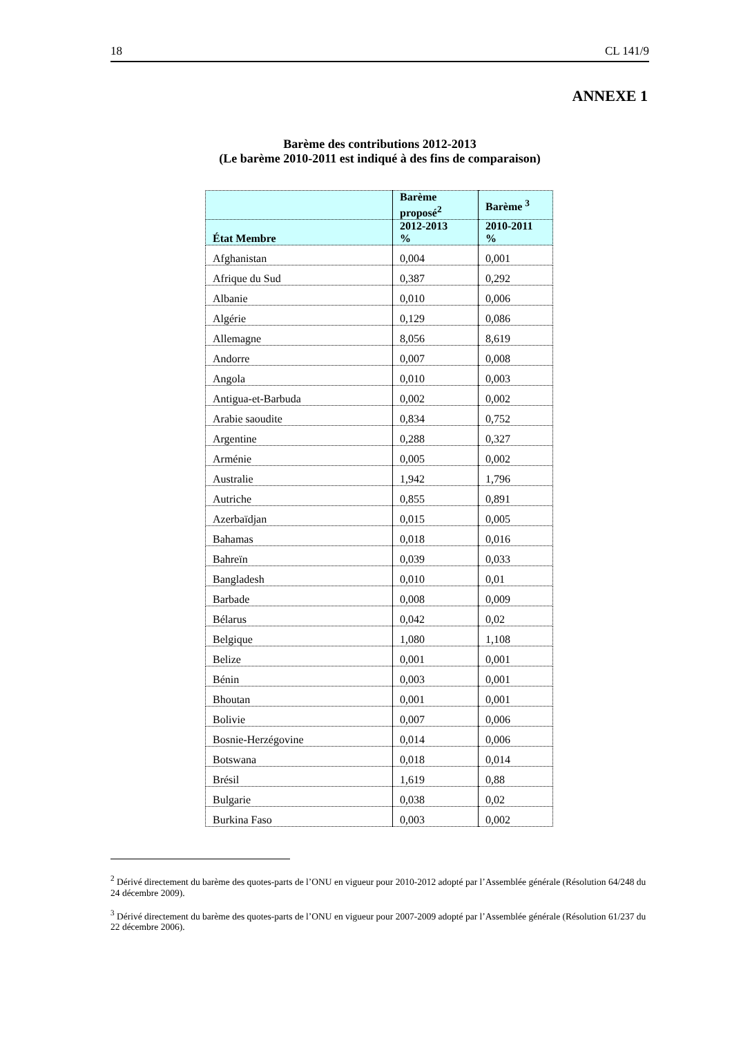18 CL 141/9
ANNEXE 1
Barème des contributions 2012-2013
(Le barème 2010-2011 est indiqué à des fins de comparaison)
| | Barème proposé<sup>2</sup> | Barème <sup>3</sup> |
| --- | --- | --- |
| État Membre | 2012-2013 % | 2010-2011 % |
| Afghanistan | 0,004 | 0,001 |
| Afrique du Sud | 0,387 | 0,292 |
| Albanie | 0,010 | 0,006 |
| Algérie | 0,129 | 0,086 |
| Allemagne | 8,056 | 8,619 |
| Andorre | 0,007 | 0,008 |
| Angola | 0,010 | 0,003 |
| Antigua-et-Barbuda | 0,002 | 0,002 |
| Arabie saoudite | 0,834 | 0,752 |
| Argentine | 0,288 | 0,327 |
| Arménie | 0,005 | 0,002 |
| Australie | 1,942 | 1,796 |
| Autriche | 0,855 | 0,891 |
| Azerbaïdjan | 0,015 | 0,005 |
| Bahamas | 0,018 | 0,016 |
| Bahreïn | 0,039 | 0,033 |
| Bangladesh | 0,010 | 0,01 |
| Barbade | 0,008 | 0,009 |
| Bélarus | 0,042 | 0,02 |
| Belgique | 1,080 | 1,108 |
| Belize | 0,001 | 0,001 |
| Bénin | 0,003 | 0,001 |
| Bhoutan | 0,001 | 0,001 |
| Bolivie | 0,007 | 0,006 |
| Bosnie-Herzégovine | 0,014 | 0,006 |
| Botswana | 0,018 | 0,014 |
| Brésil | 1,619 | 0,88 |
| Bulgarie | 0,038 | 0,02 |
| Burkina Faso | 0,003 | 0,002 |
<sup>2</sup> Dérivé directement du barème des quotes-parts de l’ONU en vigueur pour 2010-2012 adopté par l’Assemblée générale (Résolution 64/248 du 24 décembre 2009).
<sup>3</sup> Dérivé directement du barème des quotes-parts de l’ONU en vigueur pour 2007-2009 adopté par l’Assemblée générale (Résolution 61/237 du 22 décembre 2006).